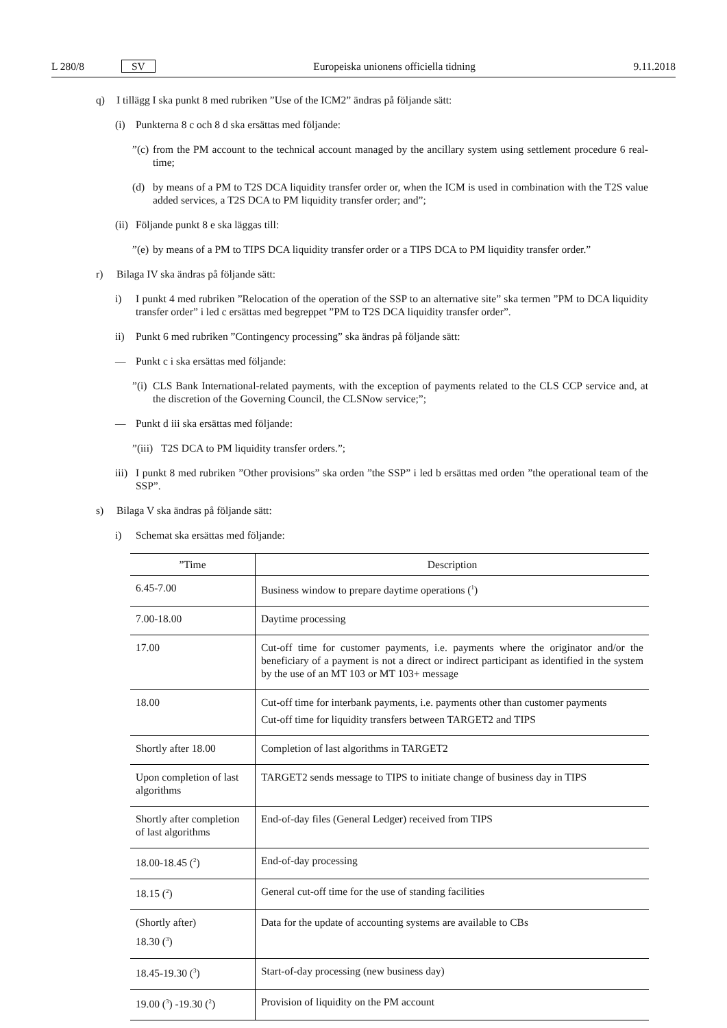L 280/8 SV Europeiska unionens officiella tidning 9.11.2018
q) I tillägg I ska punkt 8 med rubriken ”Use of the ICM2” ändras på följande sätt:
(i) Punkterna 8 c och 8 d ska ersättas med följande:
”(c) from the PM account to the technical account managed by the ancillary system using settlement procedure 6 real-time;
(d) by means of a PM to T2S DCA liquidity transfer order or, when the ICM is used in combination with the T2S value added services, a T2S DCA to PM liquidity transfer order; and”;
(ii) Följande punkt 8 e ska läggas till:
”(e) by means of a PM to TIPS DCA liquidity transfer order or a TIPS DCA to PM liquidity transfer order.”
r) Bilaga IV ska ändras på följande sätt:
i) I punkt 4 med rubriken ”Relocation of the operation of the SSP to an alternative site” ska termen ”PM to DCA liquidity transfer order” i led c ersättas med begreppet ”PM to T2S DCA liquidity transfer order”.
ii) Punkt 6 med rubriken ”Contingency processing” ska ändras på följande sätt:
— Punkt c i ska ersättas med följande:
”(i) CLS Bank International-related payments, with the exception of payments related to the CLS CCP service and, at the discretion of the Governing Council, the CLSNow service;”;
— Punkt d iii ska ersättas med följande:
”(iii) T2S DCA to PM liquidity transfer orders.”;
iii) I punkt 8 med rubriken ”Other provisions” ska orden ”the SSP” i led b ersättas med orden ”the operational team of the SSP”.
s) Bilaga V ska ändras på följande sätt:
i) Schemat ska ersättas med följande:
| ”Time | Description |
| --- | --- |
| 6.45-7.00 | Business window to prepare daytime operations (<sup>1</sup>) |
| 7.00-18.00 | Daytime processing |
| 17.00 | Cut-off time for customer payments, i.e. payments where the originator and/or the beneficiary of a payment is not a direct or indirect participant as identified in the system by the use of an MT 103 or MT 103+ message |
| 18.00 | Cut-off time for interbank payments, i.e. payments other than customer payments Cut-off time for liquidity transfers between TARGET2 and TIPS |
| Shortly after 18.00 | Completion of last algorithms in TARGET2 |
| Upon completion of last algorithms | TARGET2 sends message to TIPS to initiate change of business day in TIPS |
| Shortly after completion of last algorithms | End-of-day files (General Ledger) received from TIPS |
| 18.00-18.45 (<sup>2</sup>) | End-of-day processing |
| 18.15 (<sup>2</sup>) | General cut-off time for the use of standing facilities |
| (Shortly after) 18.30 (<sup>3</sup>) | Data for the update of accounting systems are available to CBs |
| 18.45-19.30 (<sup>3</sup>) | Start-of-day processing (new business day) |
| 19.00 (<sup>3</sup>) -19.30 (<sup>2</sup>) | Provision of liquidity on the PM account |